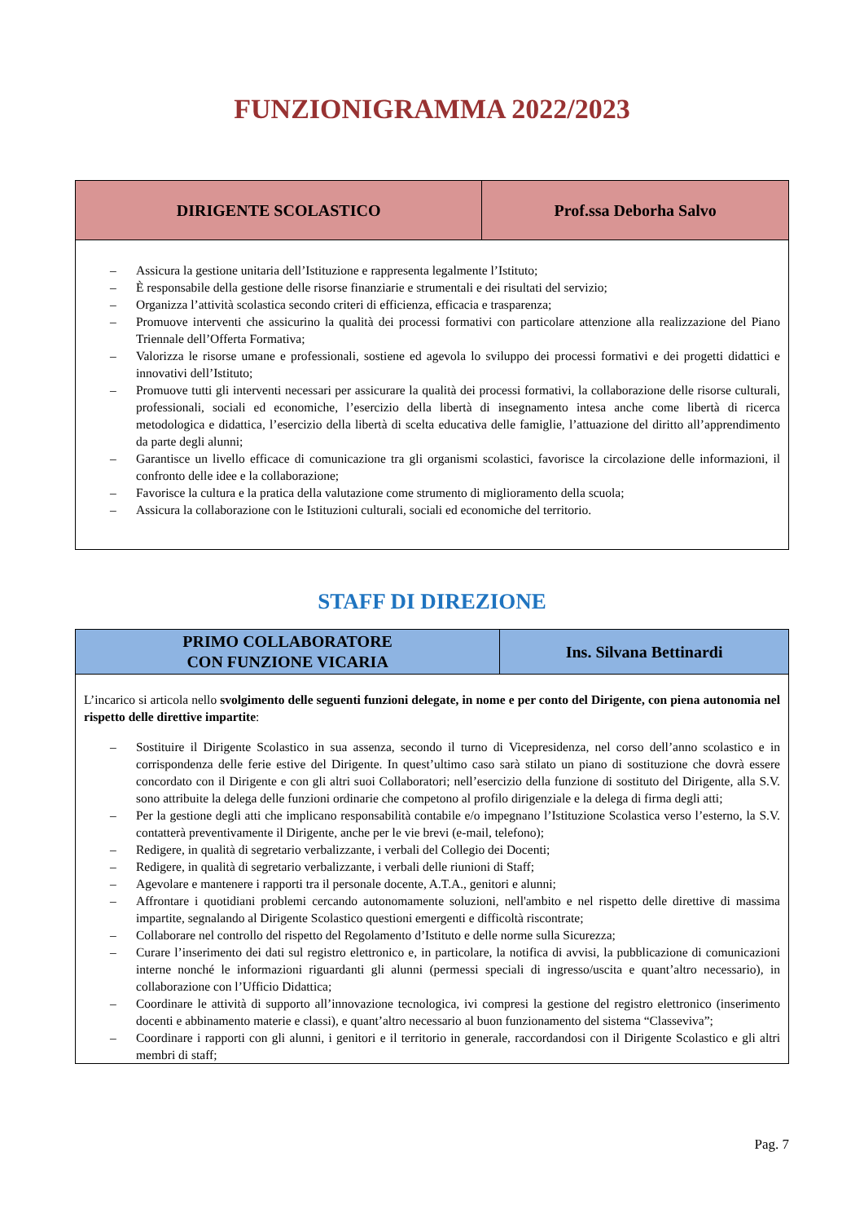FUNZIONIGRAMMA 2022/2023
| DIRIGENTE SCOLASTICO | Prof.ssa Deborha Salvo |
| --- | --- |
| – Assicura la gestione unitaria dell’Istituzione e rappresenta legalmente l’Istituto; – È responsabile della gestione delle risorse finanziarie e strumentali e dei risultati del servizio; – Organizza l’attività scolastica secondo criteri di efficienza, efficacia e trasparenza; – Promuove interventi che assicurino la qualità dei processi formativi con particolare attenzione alla realizzazione del Piano Triennale dell’Offerta Formativa; – Valorizza le risorse umane e professionali, sostiene ed agevola lo sviluppo dei processi formativi e dei progetti didattici e innovativi dell’Istituto; – Promuove tutti gli interventi necessari per assicurare la qualità dei processi formativi, la collaborazione delle risorse culturali, professionali, sociali ed economiche, l’esercizio della libertà di insegnamento intesa anche come libertà di ricerca metodologica e didattica, l’esercizio della libertà di scelta educativa delle famiglie, l’attuazione del diritto all’apprendimento da parte degli alunni; – Garantisce un livello efficace di comunicazione tra gli organismi scolastici, favorisce la circolazione delle informazioni, il confronto delle idee e la collaborazione; – Favorisce la cultura e la pratica della valutazione come strumento di miglioramento della scuola; – Assicura la collaborazione con le Istituzioni culturali, sociali ed economiche del territorio. | |
STAFF DI DIREZIONE
| PRIMO COLLABORATORE CON FUNZIONE VICARIA | Ins. Silvana Bettinardi |
| --- | --- |
| L’incarico si articola nello svolgimento delle seguenti funzioni delegate, in nome e per conto del Dirigente, con piena autonomia nel rispetto delle direttive impartite : – Sostituire il Dirigente Scolastico in sua assenza, secondo il turno di Vicepresidenza, nel corso dell’anno scolastico e in corrispondenza delle ferie estive del Dirigente. In quest’ultimo caso sarà stilato un piano di sostituzione che dovrà essere concordato con il Dirigente e con gli altri suoi Collaboratori; nell’esercizio della funzione di sostituto del Dirigente, alla S.V. sono attribuite la delega delle funzioni ordinarie che competono al profilo dirigenziale e la delega di firma degli atti; – Per la gestione degli atti che implicano responsabilità contabile e/o impegnano l’Istituzione Scolastica verso l’esterno, la S.V. contatterà preventivamente il Dirigente, anche per le vie brevi (e-mail, telefono); – Redigere, in qualità di segretario verbalizzante, i verbali del Collegio dei Docenti; – Redigere, in qualità di segretario verbalizzante, i verbali delle riunioni di Staff; – Agevolare e mantenere i rapporti tra il personale docente, A.T.A., genitori e alunni; – Affrontare i quotidiani problemi cercando autonomamente soluzioni, nell'ambito e nel rispetto delle direttive di massima impartite, segnalando al Dirigente Scolastico questioni emergenti e difficoltà riscontrate; – Collaborare nel controllo del rispetto del Regolamento d’Istituto e delle norme sulla Sicurezza; – Curare l’inserimento dei dati sul registro elettronico e, in particolare, la notifica di avvisi, la pubblicazione di comunicazioni interne nonché le informazioni riguardanti gli alunni (permessi speciali di ingresso/uscita e quant’altro necessario), in collaborazione con l’Ufficio Didattica; – Coordinare le attività di supporto all’innovazione tecnologica, ivi compresi la gestione del registro elettronico (inserimento docenti e abbinamento materie e classi), e quant’altro necessario al buon funzionamento del sistema “Classeviva”; – Coordinare i rapporti con gli alunni, i genitori e il territorio in generale, raccordandosi con il Dirigente Scolastico e gli altri membri di staff; | |
Pag. 7